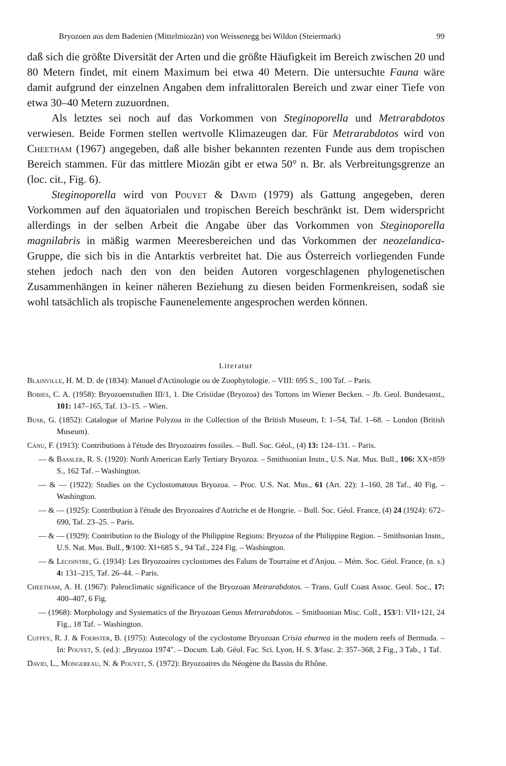Bryozoen aus dem Badenien (Mittelmiozän) von Weissenegg bei Wildon (Steiermark) 99
daß sich die größte Diversität der Arten und die größte Häufigkeit im Bereich zwischen 20 und 80 Metern findet, mit einem Maximum bei etwa 40 Metern. Die untersuchte Fauna wäre damit aufgrund der einzelnen Angaben dem infralittoralen Bereich und zwar einer Tiefe von etwa 30–40 Metern zuzuordnen.
Als letztes sei noch auf das Vorkommen von Steginoporella und Metrarabdotos verwiesen. Beide Formen stellen wertvolle Klimazeugen dar. Für Metrarabdotos wird von Cheetham (1967) angegeben, daß alle bisher bekannten rezenten Funde aus dem tropischen Bereich stammen. Für das mittlere Miozän gibt er etwa 50° n. Br. als Verbreitungsgrenze an (loc. cit., Fig. 6).
Steginoporella wird von Pouyet & David (1979) als Gattung angegeben, deren Vorkommen auf den äquatorialen und tropischen Bereich beschränkt ist. Dem widerspricht allerdings in der selben Arbeit die Angabe über das Vorkommen von Steginoporella magnilabris in mäßig warmen Meeresbereichen und das Vorkommen der neozelandica-Gruppe, die sich bis in die Antarktis verbreitet hat. Die aus Österreich vorliegenden Funde stehen jedoch nach den von den beiden Autoren vorgeschlagenen phylogenetischen Zusammenhängen in keiner näheren Beziehung zu diesen beiden Formenkreisen, sodaß sie wohl tatsächlich als tropische Faunenelemente angesprochen werden können.
Literatur
Blainville, H. M. D. de (1834): Manuel d'Actinologie ou de Zoophytologie. – VIII: 695 S., 100 Taf. – Paris.
Bobies, C. A. (1958): Bryozoenstudien III/1, 1. Die Crisiidae (Bryozoa) des Tortons im Wiener Becken. – Jb. Geol. Bundesanst., 101: 147–165, Taf. 13–15. – Wien.
Busk, G. (1852): Catalogue of Marine Polyzoa in the Collection of the British Museum, I: 1–54, Taf. 1–68. – London (British Museum).
Canu, F. (1913): Contributions à l'étude des Bryozoaires fossiles. – Bull. Soc. Géol., (4) 13: 124–131. – Paris.
— & Bassler, R. S. (1920): North American Early Tertiary Bryozoa. – Smithsonian Instn., U.S. Nat. Mus. Bull., 106: XX+859 S., 162 Taf. – Washington.
— & — (1922): Studies on the Cyclostomatous Bryozoa. – Proc. U.S. Nat. Mus., 61 (Art. 22): 1–160, 28 Taf., 40 Fig. – Washington.
— & — (1925): Contribution à l'étude des Bryozoaires d'Autriche et de Hongrie. – Bull. Soc. Géol. France, (4) 24 (1924): 672–690, Taf. 23–25. – Paris.
— & — (1929): Contribution to the Biology of the Philippine Regions: Bryozoa of the Philippine Region. – Smithsonian Instn., U.S. Nat. Mus. Bull., 9/100: XI+685 S., 94 Taf., 224 Fig. – Washington.
— & Lecointre, G. (1934): Les Bryozoaires cyclostomes des Faluns de Tourraine et d'Anjou. – Mém. Soc. Géol. France, (n. s.) 4: 131–215, Taf. 26–44. – Paris.
Cheetham, A. H. (1967): Paleoclimatic significance of the Bryozoan Metrarabdotos. – Trans. Gulf Coast Assoc. Geol. Soc., 17: 400–407, 6 Fig.
— (1968): Morphology and Systematics of the Bryozoan Genus Metrarabdotos. – Smithsonian Misc. Coll., 153/1: VII+121, 24 Fig., 18 Taf. – Washington.
Cuffey, R. J. & Foerster, B. (1975): Autecology of the cyclostome Bryozoan Crisia eburnea in the modern reefs of Bermuda. – In: Pouyet, S. (ed.): „Bryozoa 1974". – Docum. Lab. Géol. Fac. Sci. Lyon, H. S. 3/fasc. 2: 357–368, 2 Fig., 3 Tab., 1 Taf.
David, L., Mongereau, N. & Pouyet, S. (1972): Bryozoaires du Néogène du Bassin du Rhône.